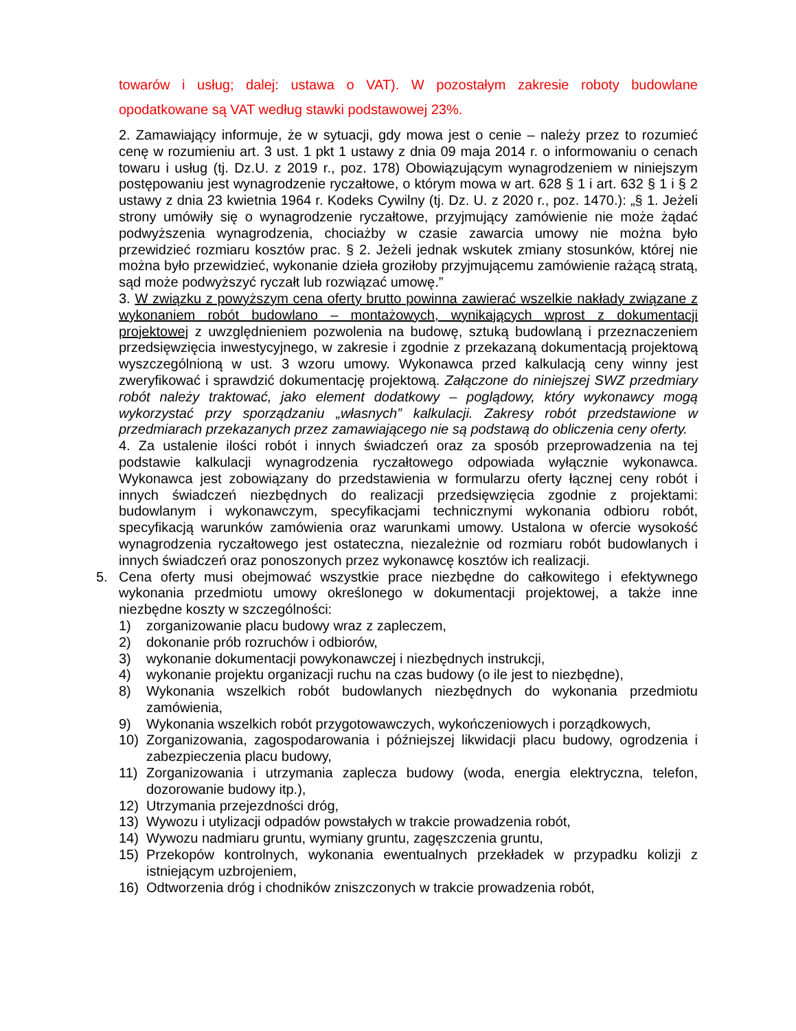towarów i usług; dalej: ustawa o VAT). W pozostałym zakresie roboty budowlane opodatkowane są VAT według stawki podstawowej 23%.
2. Zamawiający informuje, że w sytuacji, gdy mowa jest o cenie – należy przez to rozumieć cenę w rozumieniu art. 3 ust. 1 pkt 1 ustawy z dnia 09 maja 2014 r. o informowaniu o cenach towaru i usług (tj. Dz.U. z 2019 r., poz. 178) Obowiązującym wynagrodzeniem w niniejszym postępowaniu jest wynagrodzenie ryczałtowe, o którym mowa w art. 628 § 1 i art. 632 § 1 i § 2 ustawy z dnia 23 kwietnia 1964 r. Kodeks Cywilny (tj. Dz. U. z 2020 r., poz. 1470.): „§ 1. Jeżeli strony umówiły się o wynagrodzenie ryczałtowe, przyjmujący zamówienie nie może żądać podwyższenia wynagrodzenia, chociażby w czasie zawarcia umowy nie można było przewidzieć rozmiaru kosztów prac. § 2. Jeżeli jednak wskutek zmiany stosunków, której nie można było przewidzieć, wykonanie dzieła groziłoby przyjmującemu zamówienie rażącą stratą, sąd może podwyższyć ryczałt lub rozwiązać umowę.”
3. W związku z powyższym cena oferty brutto powinna zawierać wszelkie nakłady związane z wykonaniem robót budowlano – montażowych, wynikających wprost z dokumentacji projektowej z uwzględnieniem pozwolenia na budowę, sztuką budowlaną i przeznaczeniem przedsięwzięcia inwestycyjnego, w zakresie i zgodnie z przekazaną dokumentacją projektową wyszczególnioną w ust. 3 wzoru umowy. Wykonawca przed kalkulacją ceny winny jest zweryfikować i sprawdzić dokumentację projektową. Załączone do niniejszej SWZ przedmiary robót należy traktować, jako element dodatkowy – poglądowy, który wykonawcy mogą wykorzystać przy sporządzaniu „własnych” kalkulacji. Zakresy robót przedstawione w przedmiarach przekazanych przez zamawiającego nie są podstawą do obliczenia ceny oferty.
4. Za ustalenie ilości robót i innych świadczeń oraz za sposób przeprowadzenia na tej podstawie kalkulacji wynagrodzenia ryczałtowego odpowiada wyłącznie wykonawca. Wykonawca jest zobowiązany do przedstawienia w formularzu oferty łącznej ceny robót i innych świadczeń niezbędnych do realizacji przedsięwzięcia zgodnie z projektami: budowlanym i wykonawczym, specyfikacjami technicznymi wykonania odbioru robót, specyfikacją warunków zamówienia oraz warunkami umowy. Ustalona w ofercie wysokość wynagrodzenia ryczałtowego jest ostateczna, niezależnie od rozmiaru robót budowlanych i innych świadczeń oraz ponoszonych przez wykonawcę kosztów ich realizacji.
5. Cena oferty musi obejmować wszystkie prace niezbędne do całkowitego i efektywnego wykonania przedmiotu umowy określonego w dokumentacji projektowej, a także inne niezbędne koszty w szczególności:
1) zorganizowanie placu budowy wraz z zapleczem,
2) dokonanie prób rozruchów i odbiorów,
3) wykonanie dokumentacji powykonawczej i niezbędnych instrukcji,
4) wykonanie projektu organizacji ruchu na czas budowy (o ile jest to niezbędne),
8) Wykonania wszelkich robót budowlanych niezbędnych do wykonania przedmiotu zamówienia,
9) Wykonania wszelkich robót przygotowawczych, wykończeniowych i porządkowych,
10) Zorganizowania, zagospodarowania i późniejszej likwidacji placu budowy, ogrodzenia i zabezpieczenia placu budowy,
11) Zorganizowania i utrzymania zaplecza budowy (woda, energia elektryczna, telefon, dozorowanie budowy itp.),
12) Utrzymania przejezdności dróg,
13) Wywozu i utylizacji odpadów powstałych w trakcie prowadzenia robót,
14) Wywozu nadmiaru gruntu, wymiany gruntu, zagęszczenia gruntu,
15) Przekopów kontrolnych, wykonania ewentualnych przekładek w przypadku kolizji z istniejącym uzbrojeniem,
16) Odtworzenia dróg i chodników zniszczonych w trakcie prowadzenia robót,